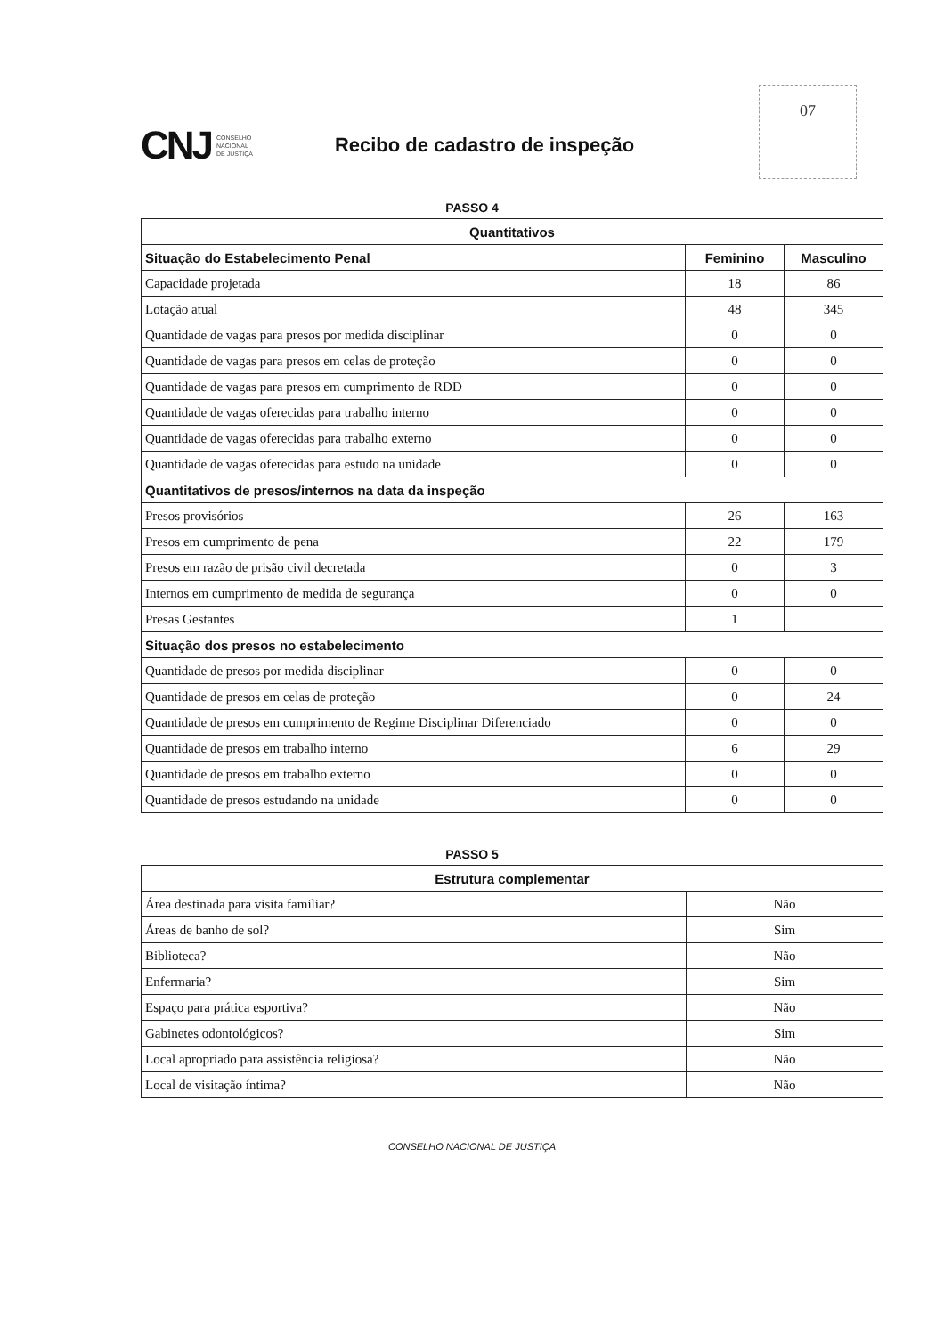CNJ
CONSELHO
NACIONAL
DE JUSTIÇA
Recibo de cadastro de inspeção
07
PASSO 4
| Quantitativos | | |
| --- | --- | --- |
| Situação do Estabelecimento Penal | Feminino | Masculino |
| Capacidade projetada | 18 | 86 |
| Lotação atual | 48 | 345 |
| Quantidade de vagas para presos por medida disciplinar | 0 | 0 |
| Quantidade de vagas para presos em celas de proteção | 0 | 0 |
| Quantidade de vagas para presos em cumprimento de RDD | 0 | 0 |
| Quantidade de vagas oferecidas para trabalho interno | 0 | 0 |
| Quantidade de vagas oferecidas para trabalho externo | 0 | 0 |
| Quantidade de vagas oferecidas para estudo na unidade | 0 | 0 |
| Quantitativos de presos/internos na data da inspeção | | |
| Presos provisórios | 26 | 163 |
| Presos em cumprimento de pena | 22 | 179 |
| Presos em razão de prisão civil decretada | 0 | 3 |
| Internos em cumprimento de medida de segurança | 0 | 0 |
| Presas Gestantes | 1 | |
| Situação dos presos no estabelecimento | | |
| Quantidade de presos por medida disciplinar | 0 | 0 |
| Quantidade de presos em celas de proteção | 0 | 24 |
| Quantidade de presos em cumprimento de Regime Disciplinar Diferenciado | 0 | 0 |
| Quantidade de presos em trabalho interno | 6 | 29 |
| Quantidade de presos em trabalho externo | 0 | 0 |
| Quantidade de presos estudando na unidade | 0 | 0 |
PASSO 5
| Estrutura complementar | |
| --- | --- |
| Área destinada para visita familiar? | Não |
| Áreas de banho de sol? | Sim |
| Biblioteca? | Não |
| Enfermaria? | Sim |
| Espaço para prática esportiva? | Não |
| Gabinetes odontológicos? | Sim |
| Local apropriado para assistência religiosa? | Não |
| Local de visitação íntima? | Não |
CONSELHO NACIONAL DE JUSTIÇA